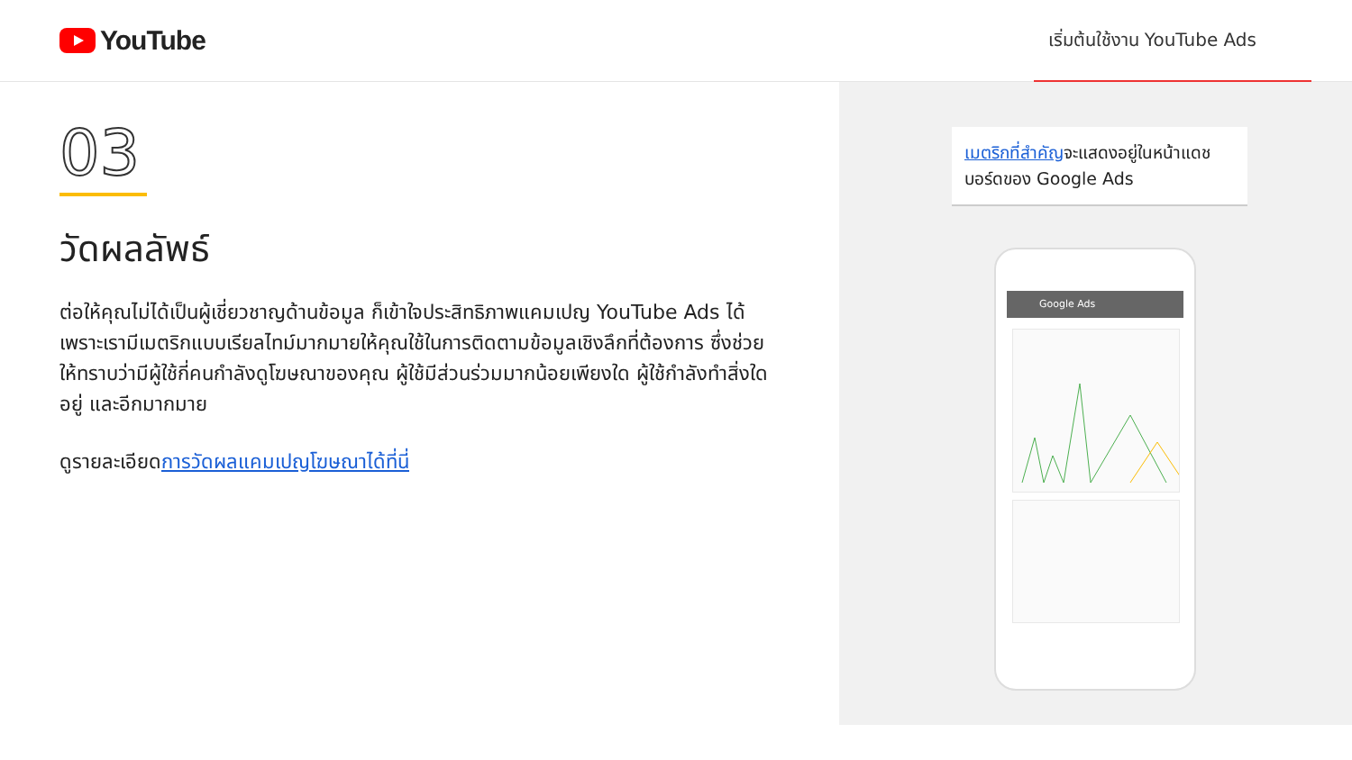YouTube
เริ่มต้นใช้งาน YouTube Ads
03
วัดผลลัพธ์
ต่อให้คุณไม่ได้เป็นผู้เชี่ยวชาญด้านข้อมูล ก็เข้าใจประสิทธิภาพแคมเปญ YouTube Ads ได้ เพราะเรามีเมตริกแบบเรียลไทม์มากมายให้คุณใช้ในการติดตามข้อมูลเชิงลึกที่ต้องการ ซึ่งช่วยให้ทราบว่ามีผู้ใช้กี่คนกำลังดูโฆษณาของคุณ ผู้ใช้มีส่วนร่วมมากน้อยเพียงใด ผู้ใช้กำลังทำสิ่งใดอยู่ และอีกมากมาย
ดูรายละเอียดการวัดผลแคมเปญโฆษณาได้ที่นี่
เมตริกที่สำคัญจะแสดงอยู่ในหน้าแดชบอร์ดของ Google Ads
Google Ads